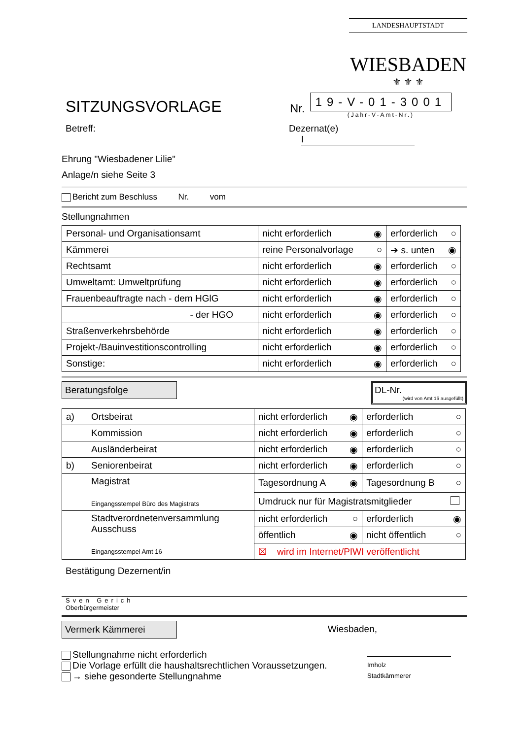LANDESHAUPTSTADT
WIESBADEN
⚜ ⚜ ⚜
SITZUNGSVORLAGE
Nr.
19-V-01-3001
(Jahr-V-Amt-Nr.)
Betreff: Dezernat(e) I
Ehrung "Wiesbadener Lilie"
Anlage/n siehe Seite 3
Bericht zum Beschluss Nr. vom
Stellungnahmen
| Personal- und Organisationsamt | nicht erforderlich ◉ | erforderlich ○ |
| Kämmerei | reine Personalvorlage ○ | ➔ s. unten ◉ |
| Rechtsamt | nicht erforderlich ◉ | erforderlich ○ |
| Umweltamt: Umweltprüfung | nicht erforderlich ◉ | erforderlich ○ |
| Frauenbeauftragte nach - dem HGlG | nicht erforderlich ◉ | erforderlich ○ |
| - der HGO | nicht erforderlich ◉ | erforderlich ○ |
| Straßenverkehrsbehörde | nicht erforderlich ◉ | erforderlich ○ |
| Projekt-/Bauinvestitionscontrolling | nicht erforderlich ◉ | erforderlich ○ |
| Sonstige: | nicht erforderlich ◉ | erforderlich ○ |
Beratungsfolge DL-Nr.
(wird von Amt 16 ausgefüllt)
| a) | Ortsbeirat | nicht erforderlich ◉ | erforderlich ○ |
| | Kommission | nicht erforderlich ◉ | erforderlich ○ |
| | Ausländerbeirat | nicht erforderlich ◉ | erforderlich ○ |
| b) | Seniorenbeirat | nicht erforderlich ◉ | erforderlich ○ |
| | Magistrat Eingangsstempel Büro des Magistrats | Tagesordnung A ◉ | Tagesordnung B ○ |
| | | Umdruck nur für Magistratsmitglieder | |
| | Stadtverordnetenversammlung Ausschuss Eingangsstempel Amt 16 | nicht erforderlich ○ | erforderlich ◉ |
| | | öffentlich ◉ | nicht öffentlich ○ |
| | | ☒ wird im Internet/PIWI veröffentlicht | |
Bestätigung Dezernent/in
Sven Gerich
Oberbürgermeister
Vermerk Kämmerei Wiesbaden,
Stellungnahme nicht erforderlich
Die Vorlage erfüllt die haushaltsrechtlichen Voraussetzungen.
→ siehe gesonderte Stellungnahme
Imholz
Stadtkämmerer